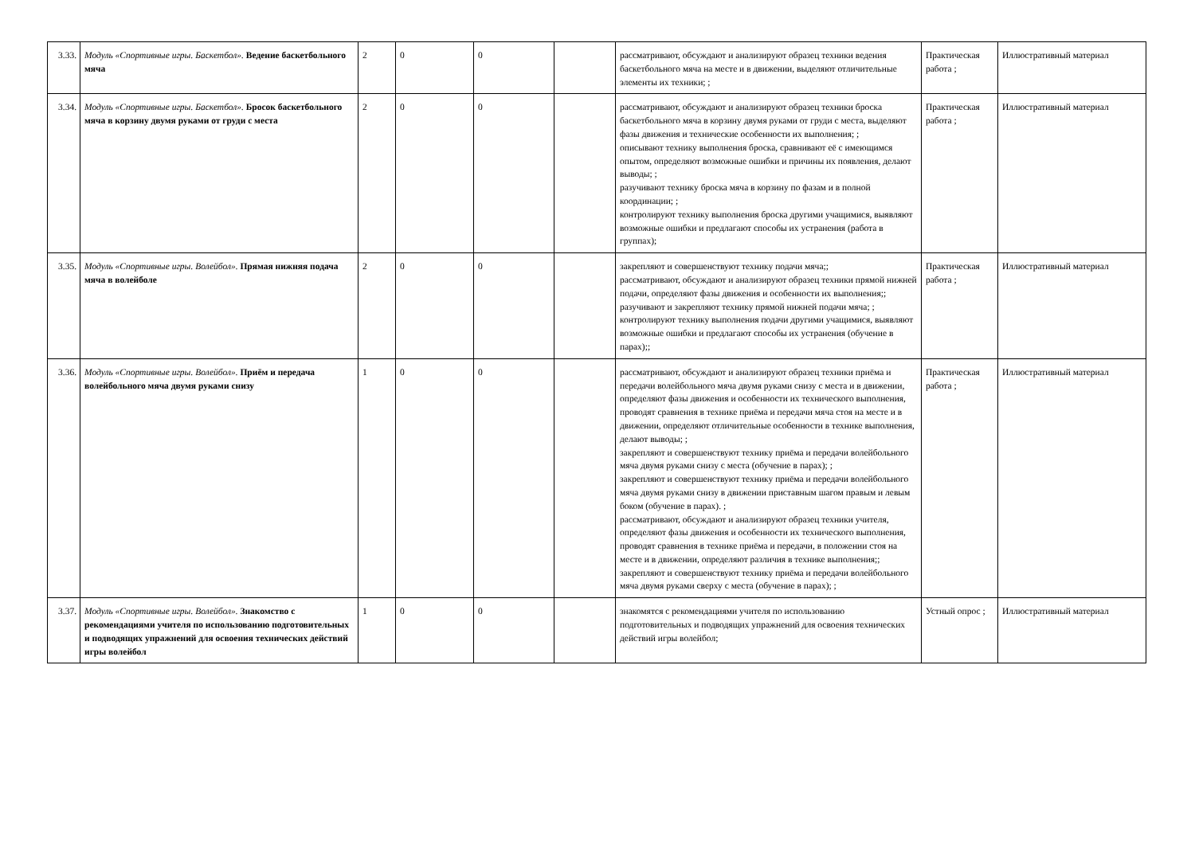| 3.33. | Модуль «Спортивные игры. Баскетбол». Ведение баскетбольного мяча | 2 | 0 | 0 | | рассматривают, обсуждают и анализируют образец техники ведения баскетбольного мяча на месте и в движении, выделяют отличительные элементы их техники; ; | Практическая работа ; | Иллюстративный материал |
| 3.34. | Модуль «Спортивные игры. Баскетбол». Бросок баскетбольного мяча в корзину двумя руками от груди с места | 2 | 0 | 0 | | рассматривают, обсуждают и анализируют образец техники броска баскетбольного мяча в корзину двумя руками от груди с места, выделяют фазы движения и технические особенности их выполнения; ; описывают технику выполнения броска, сравнивают её с имеющимся опытом, определяют возможные ошибки и причины их появления, делают выводы; ; разучивают технику броска мяча в корзину по фазам и в полной координации; ; контролируют технику выполнения броска другими учащимися, выявляют возможные ошибки и предлагают способы их устранения (работа в группах); | Практическая работа ; | Иллюстративный материал |
| 3.35. | Модуль «Спортивные игры. Волейбол». Прямая нижняя подача мяча в волейболе | 2 | 0 | 0 | | закрепляют и совершенствуют технику подачи мяча;; рассматривают, обсуждают и анализируют образец техники прямой нижней подачи, определяют фазы движения и особенности их выполнения;; разучивают и закрепляют технику прямой нижней подачи мяча; ; контролируют технику выполнения подачи другими учащимися, выявляют возможные ошибки и предлагают способы их устранения (обучение в парах);; | Практическая работа ; | Иллюстративный материал |
| 3.36. | Модуль «Спортивные игры. Волейбол». Приём и передача волейбольного мяча двумя руками снизу | 1 | 0 | 0 | | рассматривают, обсуждают и анализируют образец техники приёма и передачи волейбольного мяча двумя руками снизу с места и в движении, определяют фазы движения и особенности их технического выполнения, проводят сравнения в технике приёма и передачи мяча стоя на месте и в движении, определяют отличительные особенности в технике выполнения, делают выводы; ; закрепляют и совершенствуют технику приёма и передачи волейбольного мяча двумя руками снизу с места (обучение в парах); ; закрепляют и совершенствуют технику приёма и передачи волейбольного мяча двумя руками снизу в движении приставным шагом правым и левым боком (обучение в парах). ; рассматривают, обсуждают и анализируют образец техники учителя, определяют фазы движения и особенности их технического выполнения, проводят сравнения в технике приёма и передачи, в положении стоя на месте и в движении, определяют различия в технике выполнения;; закрепляют и совершенствуют технику приёма и передачи волейбольного мяча двумя руками сверху с места (обучение в парах); ; | Практическая работа ; | Иллюстративный материал |
| 3.37. | Модуль «Спортивные игры. Волейбол». Знакомство с рекомендациями учителя по использованию подготовительных и подводящих упражнений для освоения технических действий игры волейбол | 1 | 0 | 0 | | знакомятся с рекомендациями учителя по использованию подготовительных и подводящих упражнений для освоения технических действий игры волейбол; | Устный опрос ; | Иллюстративный материал |